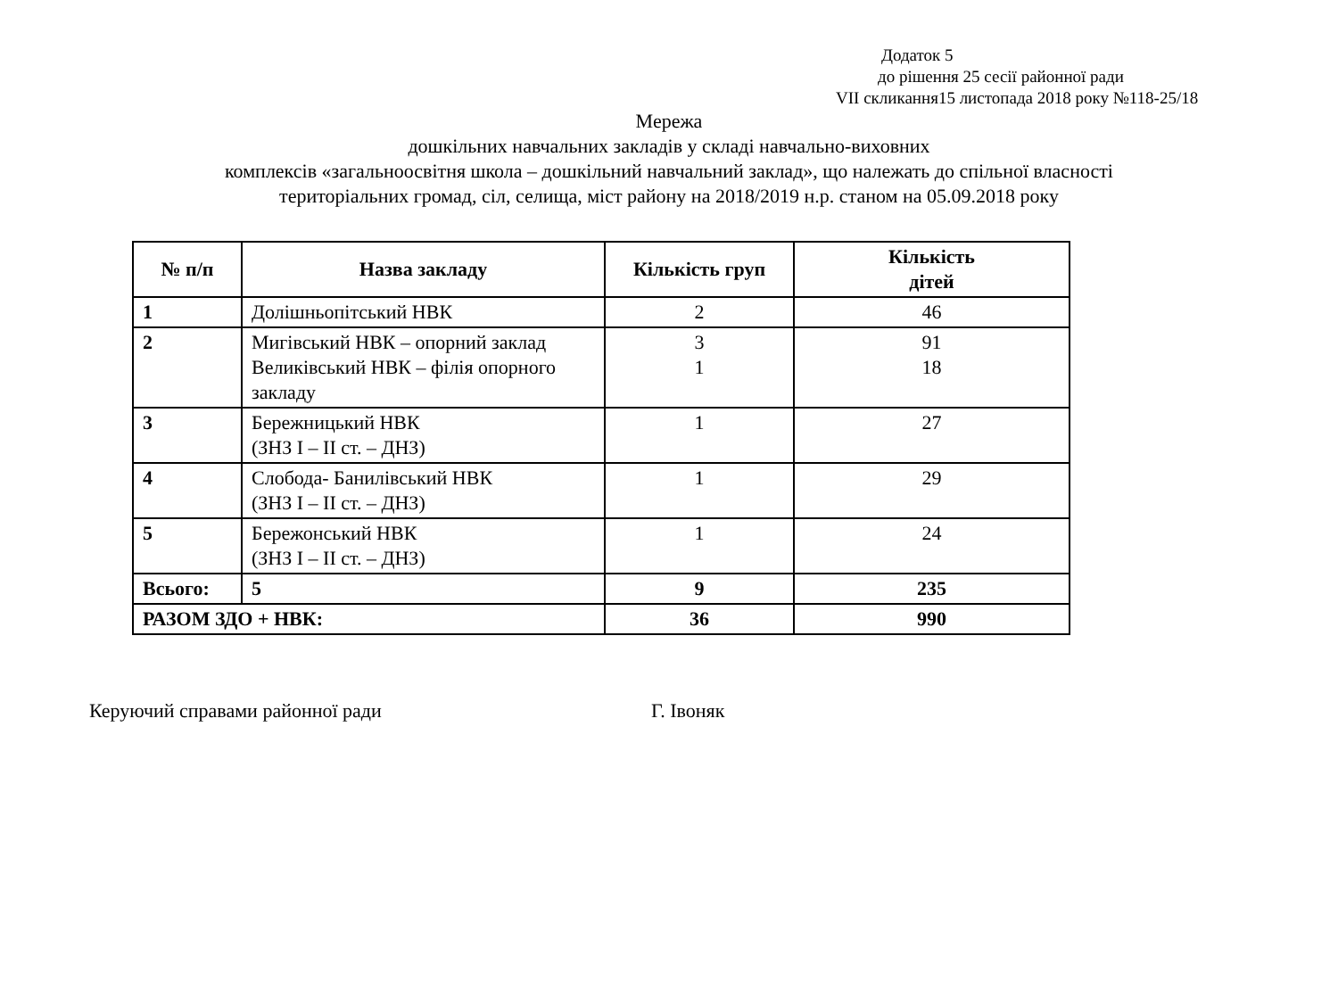Додаток 5
до рішення 25 сесії районної ради
VII скликання15 листопада 2018 року №118-25/18
Мережа
дошкільних навчальних закладів у складі навчально-виховних
комплексів «загальноосвітня школа – дошкільний навчальний заклад», що належать до спільної власності
територіальних громад, сіл, селища, міст району на 2018/2019 н.р. станом на 05.09.2018 року
| № п/п | Назва закладу | Кількість груп | Кількість дітей |
| --- | --- | --- | --- |
| 1 | Долішньопітський НВК | 2 | 46 |
| 2 | Мигівський НВК – опорний заклад Великівський НВК – філія опорного закладу | 3 1 | 91 18 |
| 3 | Бережницький НВК (ЗНЗ І – ІІ ст. – ДНЗ) | 1 | 27 |
| 4 | Слобода- Банилівський НВК (ЗНЗ І – ІІ ст. – ДНЗ) | 1 | 29 |
| 5 | Бережонський НВК (ЗНЗ І – ІІ ст. – ДНЗ) | 1 | 24 |
| Всього: | 5 | 9 | 235 |
| РАЗОМ ЗДО + НВК: | | 36 | 990 |
Керуючий справами районної ради Г. Івоняк